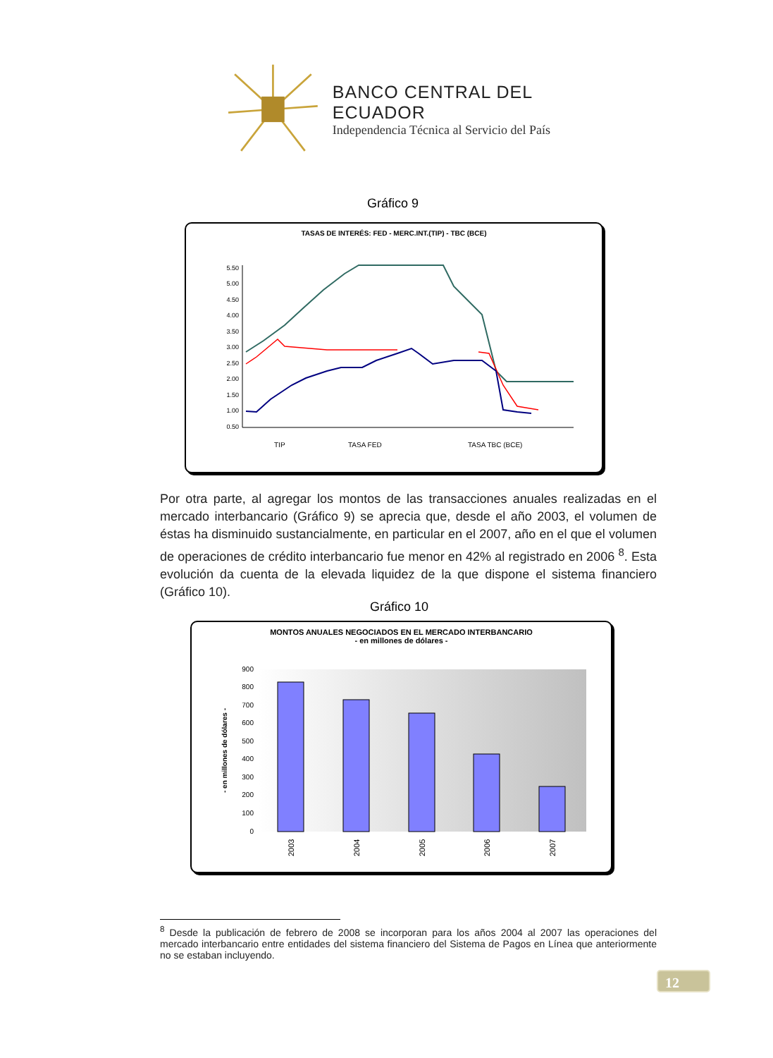BANCO CENTRAL DEL ECUADOR
Independencia Técnica al Servicio del País
Gráfico 9
TASAS DE INTERÉS: FED - MERC.INT.(TIP) - TBC (BCE)
5.50
5.00
4.50
4.00
3.50
3.00
2.50
2.00
1.50
1.00
0.50
TIP
TASA FED
TASA TBC (BCE)
Por otra parte, al agregar los montos de las transacciones anuales realizadas en el mercado interbancario (Gráfico 9) se aprecia que, desde el año 2003, el volumen de éstas ha disminuido sustancialmente, en particular en el 2007, año en el que el volumen de operaciones de crédito interbancario fue menor en 42% al registrado en 2006 <sup>8</sup>. Esta evolución da cuenta de la elevada liquidez de la que dispone el sistema financiero (Gráfico 10).
Gráfico 10
MONTOS ANUALES NEGOCIADOS EN EL MERCADO INTERBANCARIO
- en millones de dólares -
900
800
700
600
500
400
300
200
100
0
- en millones de dólares -
2003
2004
2005
2006
2007
<sup>8</sup> Desde la publicación de febrero de 2008 se incorporan para los años 2004 al 2007 las operaciones del mercado interbancario entre entidades del sistema financiero del Sistema de Pagos en Línea que anteriormente no se estaban incluyendo.
12